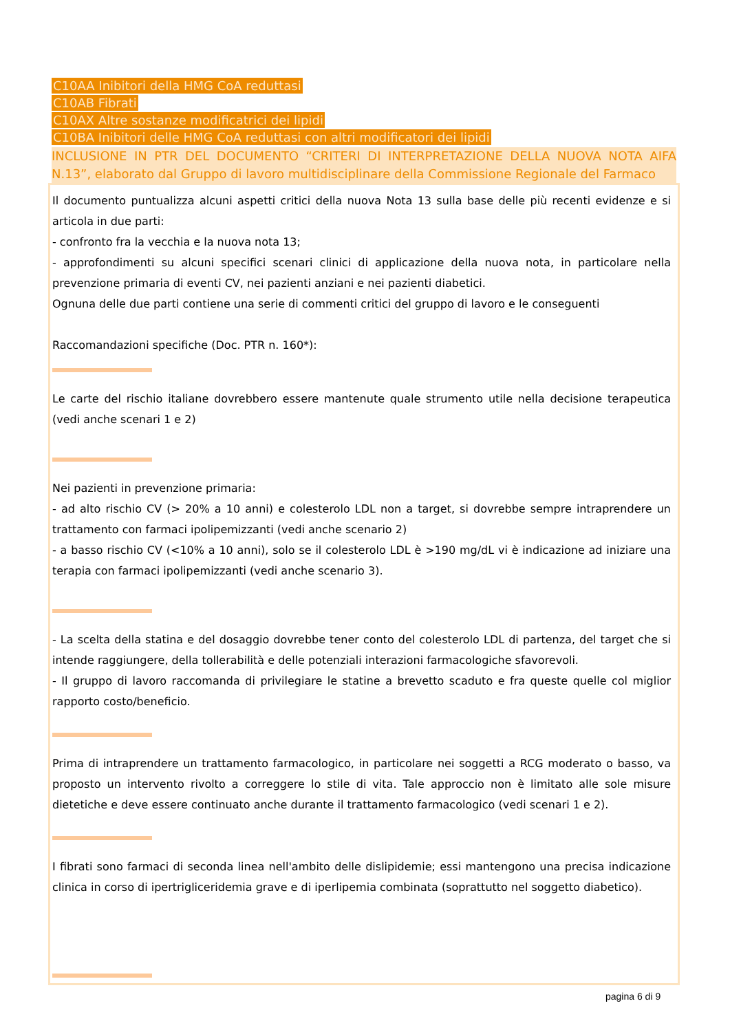C10AA Inibitori della HMG CoA reduttasi
C10AB Fibrati
C10AX Altre sostanze modificatrici dei lipidi
C10BA Inibitori delle HMG CoA reduttasi con altri modificatori dei lipidi
INCLUSIONE IN PTR DEL DOCUMENTO “CRITERI DI INTERPRETAZIONE DELLA NUOVA NOTA AIFA N.13”, elaborato dal Gruppo di lavoro multidisciplinare della Commissione Regionale del Farmaco
Il documento puntualizza alcuni aspetti critici della nuova Nota 13 sulla base delle più recenti evidenze e si articola in due parti:
- confronto fra la vecchia e la nuova nota 13;
- approfondimenti su alcuni specifici scenari clinici di applicazione della nuova nota, in particolare nella prevenzione primaria di eventi CV, nei pazienti anziani e nei pazienti diabetici.
Ognuna delle due parti contiene una serie di commenti critici del gruppo di lavoro e le conseguenti
Raccomandazioni specifiche (Doc. PTR n. 160*):
Le carte del rischio italiane dovrebbero essere mantenute quale strumento utile nella decisione terapeutica (vedi anche scenari 1 e 2)
Nei pazienti in prevenzione primaria:
- ad alto rischio CV (> 20% a 10 anni) e colesterolo LDL non a target, si dovrebbe sempre intraprendere un trattamento con farmaci ipolipemizzanti (vedi anche scenario 2)
- a basso rischio CV (<10% a 10 anni), solo se il colesterolo LDL è >190 mg/dL vi è indicazione ad iniziare una terapia con farmaci ipolipemizzanti (vedi anche scenario 3).
- La scelta della statina e del dosaggio dovrebbe tener conto del colesterolo LDL di partenza, del target che si intende raggiungere, della tollerabilità e delle potenziali interazioni farmacologiche sfavorevoli.
- Il gruppo di lavoro raccomanda di privilegiare le statine a brevetto scaduto e fra queste quelle col miglior rapporto costo/beneficio.
Prima di intraprendere un trattamento farmacologico, in particolare nei soggetti a RCG moderato o basso, va proposto un intervento rivolto a correggere lo stile di vita. Tale approccio non è limitato alle sole misure dietetiche e deve essere continuato anche durante il trattamento farmacologico (vedi scenari 1 e 2).
I fibrati sono farmaci di seconda linea nell'ambito delle dislipidemie; essi mantengono una precisa indicazione clinica in corso di ipertrigliceridemia grave e di iperlipemia combinata (soprattutto nel soggetto diabetico).
pagina 6 di 9